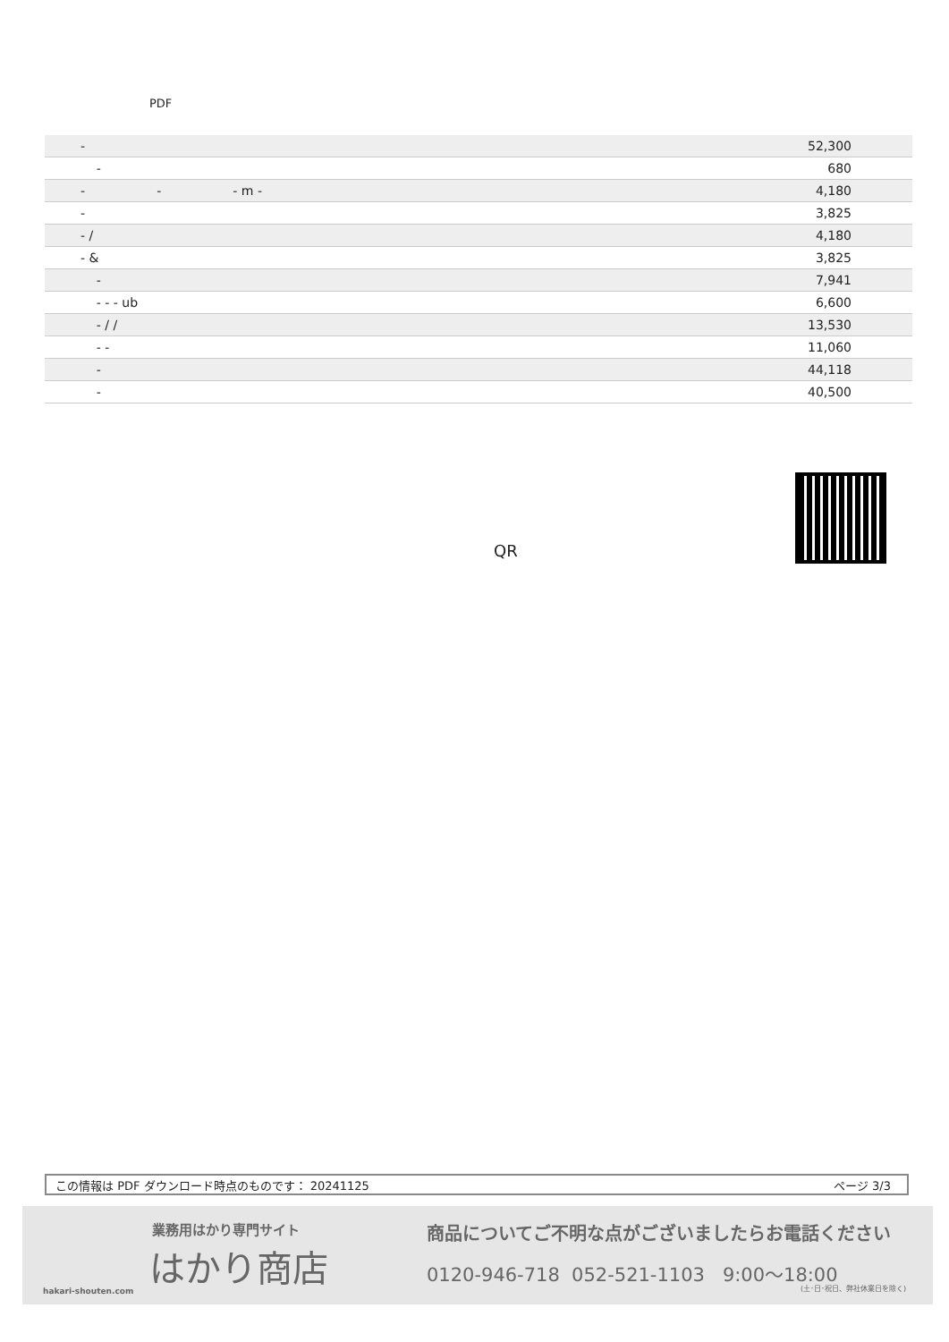PDF
| - | 52,300 |
| - | 680 |
| - - - m - | 4,180 |
| - | 3,825 |
| - / | 4,180 |
| - & | 3,825 |
| - | 7,941 |
| - - - ub | 6,600 |
| - / / | 13,530 |
| - - | 11,060 |
| - | 44,118 |
| - | 40,500 |
QR
この情報は PDF ダウンロード時点のものです： 20241125 ページ 3/3
業務用はかり専門サイト
はかり商店
hakari-shouten.com
商品についてご不明な点がございましたらお電話ください
0120-946-718 052-521-1103 9:00〜18:00
(土･日･祝日、弊社休業日を除く)